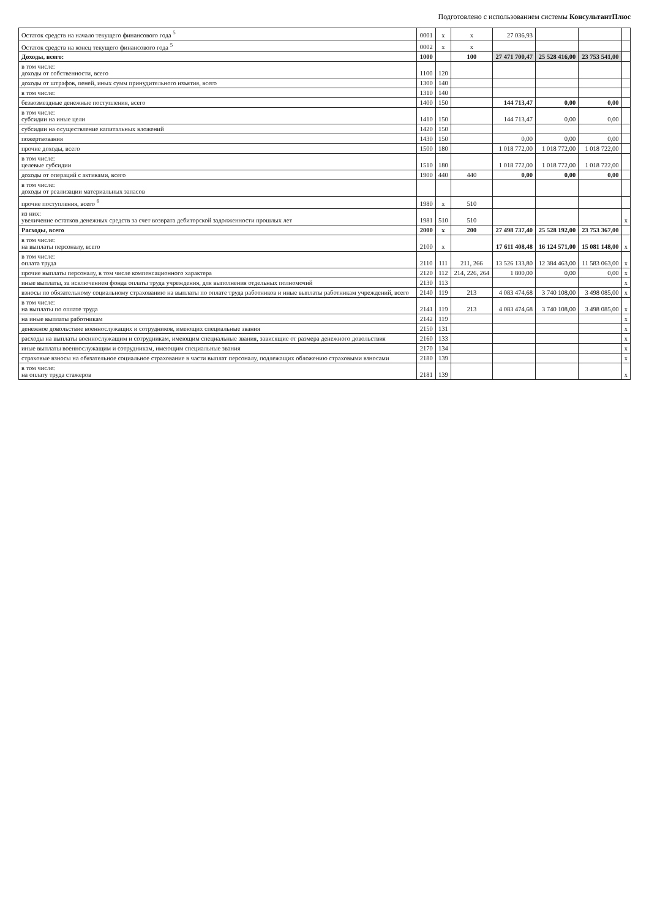Подготовлено с использованием системы КонсультантПлюс
| Остаток средств на начало текущего финансового года <sup>5</sup> | 0001 | x | x | 27 036,93 | | | |
| Остаток средств на конец текущего финансового года <sup>5</sup> | 0002 | x | x | | | | |
| Доходы, всего: | 1000 | | 100 | 27 471 700,47 | 25 528 416,00 | 23 753 541,00 | |
| в том числе: доходы от собственности, всего | 1100 | 120 | | | | | |
| доходы от штрафов, пеней, иных сумм принудительного изъятия, всего | 1300 | 140 | | | | | |
| в том числе: | 1310 | 140 | | | | | |
| безвозмездные денежные поступления, всего | 1400 | 150 | | 144 713,47 | 0,00 | 0,00 | |
| в том числе: субсидии на иные цели | 1410 | 150 | | 144 713,47 | 0,00 | 0,00 | |
| субсидии на осуществление капитальных вложений | 1420 | 150 | | | | | |
| пожертвования | 1430 | 150 | | 0,00 | 0,00 | 0,00 | |
| прочие доходы, всего | 1500 | 180 | | 1 018 772,00 | 1 018 772,00 | 1 018 722,00 | |
| в том числе: целевые субсидии | 1510 | 180 | | 1 018 772,00 | 1 018 772,00 | 1 018 722,00 | |
| доходы от операций с активами, всего | 1900 | 440 | 440 | 0,00 | 0,00 | 0,00 | |
| в том числе: доходы от реализации материальных запасов | | | | | | | |
| прочие поступления, всего <sup>6</sup> | 1980 | x | 510 | | | | |
| из них: увеличение остатков денежных средств за счет возврата дебиторской задолженности прошлых лет | 1981 | 510 | 510 | | | | x |
| Расходы, всего | 2000 | x | 200 | 27 498 737,40 | 25 528 192,00 | 23 753 367,00 | |
| в том числе: на выплаты персоналу, всего | 2100 | x | | 17 611 408,48 | 16 124 571,00 | 15 081 148,00 | x |
| в том числе: оплата труда | 2110 | 111 | 211, 266 | 13 526 133,80 | 12 384 463,00 | 11 583 063,00 | x |
| прочие выплаты персоналу, в том числе компенсационного характера | 2120 | 112 | 214, 226, 264 | 1 800,00 | 0,00 | 0,00 | x |
| иные выплаты, за исключением фонда оплаты труда учреждения, для выполнения отдельных полномочий | 2130 | 113 | | | | | x |
| взносы по обязательному социальному страхованию на выплаты по оплате труда работников и иные выплаты работникам учреждений, всего | 2140 | 119 | 213 | 4 083 474,68 | 3 740 108,00 | 3 498 085,00 | x |
| в том числе: на выплаты по оплате труда | 2141 | 119 | 213 | 4 083 474,68 | 3 740 108,00 | 3 498 085,00 | x |
| на иные выплаты работникам | 2142 | 119 | | | | | x |
| денежное довольствие военнослужащих и сотрудников, имеющих специальные звания | 2150 | 131 | | | | | x |
| расходы на выплаты военнослужащим и сотрудникам, имеющим специальные звания, зависящие от размера денежного довольствия | 2160 | 133 | | | | | x |
| иные выплаты военнослужащим и сотрудникам, имеющим специальные звания | 2170 | 134 | | | | | x |
| страховые взносы на обязательное социальное страхование в части выплат персоналу, подлежащих обложению страховыми взносами | 2180 | 139 | | | | | x |
| в том числе: на оплату труда стажеров | 2181 | 139 | | | | | x |